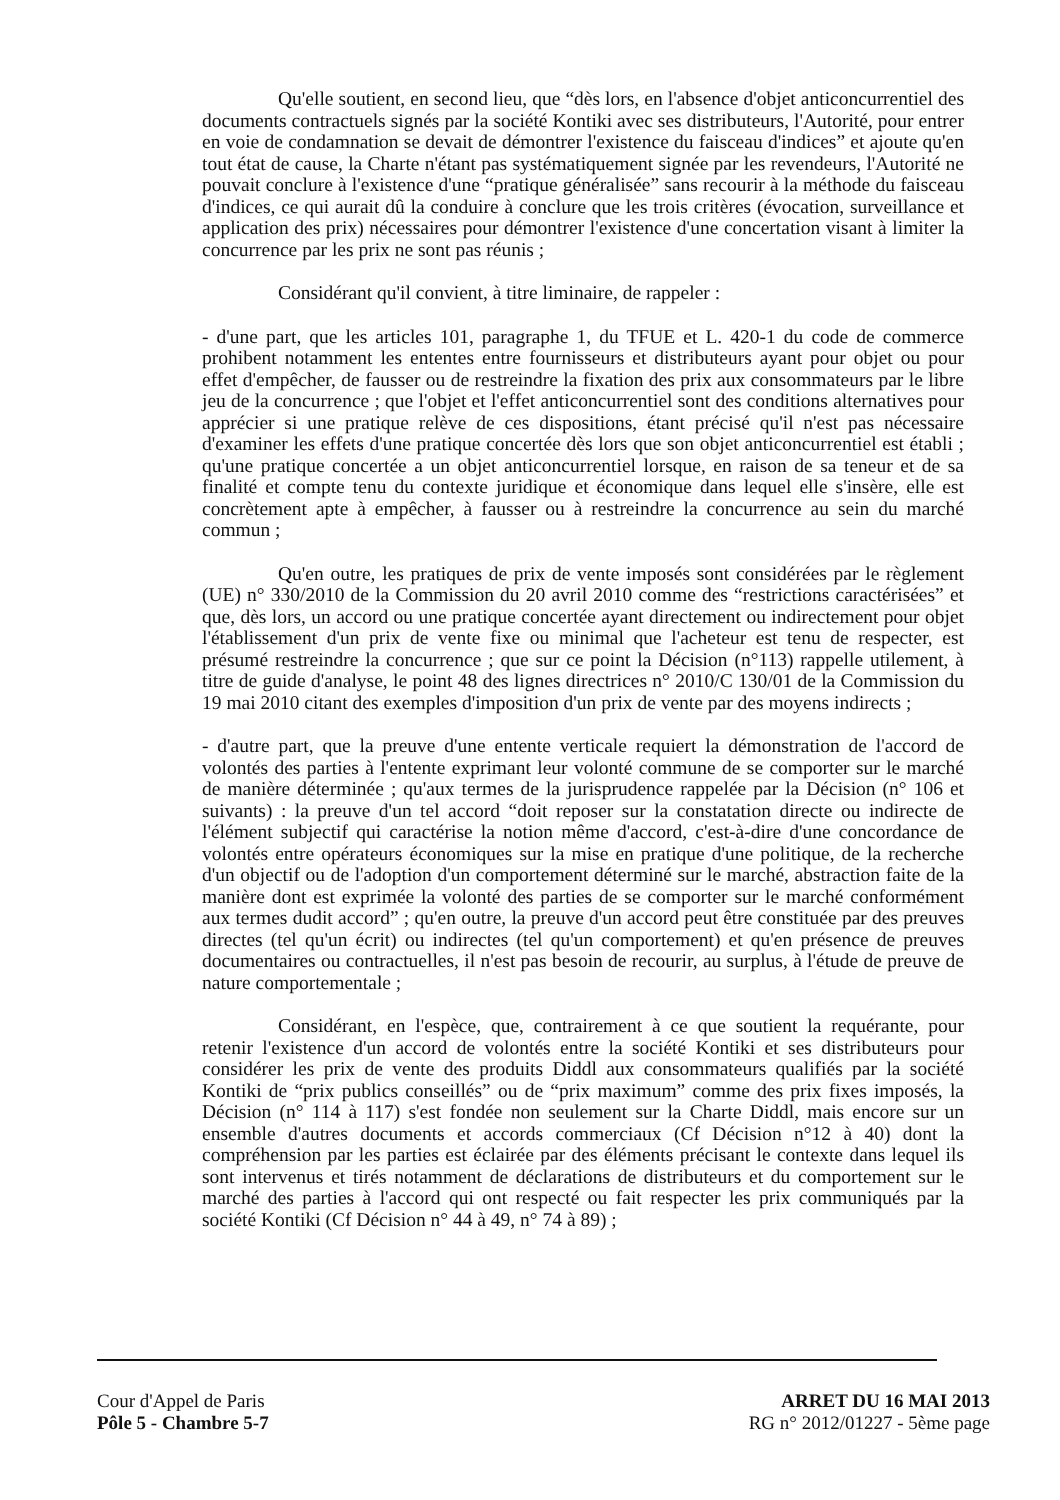Qu'elle soutient, en second lieu, que “dès lors, en l'absence d'objet anticoncurrentiel des documents contractuels signés par la société Kontiki avec ses distributeurs, l'Autorité, pour entrer en voie de condamnation se devait de démontrer l'existence du faisceau d'indices” et ajoute qu'en tout état de cause, la Charte n'étant pas systématiquement signée par les revendeurs, l'Autorité ne pouvait conclure à l'existence d'une “pratique généralisée” sans recourir à la méthode du faisceau d'indices, ce qui aurait dû la conduire à conclure que les trois critères (évocation, surveillance et application des prix) nécessaires pour démontrer l'existence d'une concertation visant à limiter la concurrence par les prix ne sont pas réunis ;
Considérant qu'il convient, à titre liminaire, de rappeler :
- d'une part, que les articles 101, paragraphe 1, du TFUE et L. 420-1 du code de commerce prohibent notamment les ententes entre fournisseurs et distributeurs ayant pour objet ou pour effet d'empêcher, de fausser ou de restreindre la fixation des prix aux consommateurs par le libre jeu de la concurrence ; que l'objet et l'effet anticoncurrentiel sont des conditions alternatives pour apprécier si une pratique relève de ces dispositions, étant précisé qu'il n'est pas nécessaire d'examiner les effets d'une pratique concertée dès lors que son objet anticoncurrentiel est établi ; qu'une pratique concertée a un objet anticoncurrentiel lorsque, en raison de sa teneur et de sa finalité et compte tenu du contexte juridique et économique dans lequel elle s'insère, elle est concrètement apte à empêcher, à fausser ou à restreindre la concurrence au sein du marché commun ;
Qu'en outre, les pratiques de prix de vente imposés sont considérées par le règlement (UE) n° 330/2010 de la Commission du 20 avril 2010 comme des “restrictions caractérisées” et que, dès lors, un accord ou une pratique concertée ayant directement ou indirectement pour objet l'établissement d'un prix de vente fixe ou minimal que l'acheteur est tenu de respecter, est présumé restreindre la concurrence ; que sur ce point la Décision (n°113) rappelle utilement, à titre de guide d'analyse, le point 48 des lignes directrices n° 2010/C 130/01 de la Commission du 19 mai 2010 citant des exemples d'imposition d'un prix de vente par des moyens indirects ;
- d'autre part, que la preuve d'une entente verticale requiert la démonstration de l'accord de volontés des parties à l'entente exprimant leur volonté commune de se comporter sur le marché de manière déterminée ; qu'aux termes de la jurisprudence rappelée par la Décision (n° 106 et suivants) : la preuve d'un tel accord “doit reposer sur la constatation directe ou indirecte de l'élément subjectif qui caractérise la notion même d'accord, c'est-à-dire d'une concordance de volontés entre opérateurs économiques sur la mise en pratique d'une politique, de la recherche d'un objectif ou de l'adoption d'un comportement déterminé sur le marché, abstraction faite de la manière dont est exprimée la volonté des parties de se comporter sur le marché conformément aux termes dudit accord” ; qu'en outre, la preuve d'un accord peut être constituée par des preuves directes (tel qu'un écrit) ou indirectes (tel qu'un comportement) et qu'en présence de preuves documentaires ou contractuelles, il n'est pas besoin de recourir, au surplus, à l'étude de preuve de nature comportementale ;
Considérant, en l'espèce, que, contrairement à ce que soutient la requérante, pour retenir l'existence d'un accord de volontés entre la société Kontiki et ses distributeurs pour considérer les prix de vente des produits Diddl aux consommateurs qualifiés par la société Kontiki de “prix publics conseillés” ou de “prix maximum” comme des prix fixes imposés, la Décision (n° 114 à 117) s'est fondée non seulement sur la Charte Diddl, mais encore sur un ensemble d'autres documents et accords commerciaux (Cf Décision n°12 à 40) dont la compréhension par les parties est éclairée par des éléments précisant le contexte dans lequel ils sont intervenus et tirés notamment de déclarations de distributeurs et du comportement sur le marché des parties à l'accord qui ont respecté ou fait respecter les prix communiqués par la société Kontiki (Cf Décision n° 44 à 49, n° 74 à 89) ;
Cour d'Appel de Paris
Pôle 5 - Chambre 5-7
ARRET DU 16 MAI 2013
RG n° 2012/01227 - 5ème page